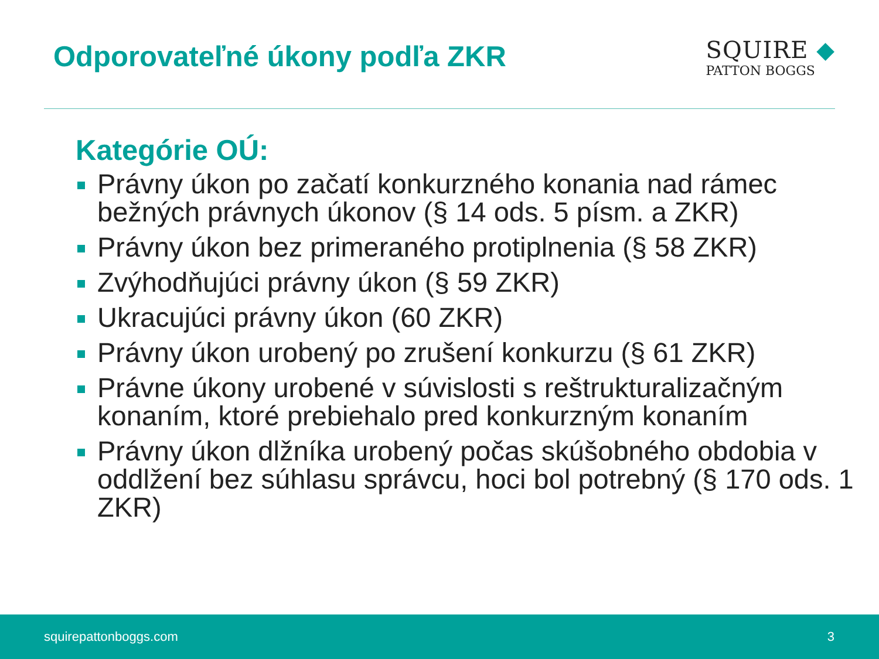Odporovateľné úkony podľa ZKR
SQUIRE ◆
PATTON BOGGS
Kategórie OÚ:
Právny úkon po začatí konkurzného konania nad rámec bežných právnych úkonov (§ 14 ods. 5 písm. a ZKR)
Právny úkon bez primeraného protiplnenia (§ 58 ZKR)
Zvýhodňujúci právny úkon (§ 59 ZKR)
Ukracujúci právny úkon (60 ZKR)
Právny úkon urobený po zrušení konkurzu (§ 61 ZKR)
Právne úkony urobené v súvislosti s reštrukturalizačným konaním, ktoré prebiehalo pred konkurzným konaním
Právny úkon dlžníka urobený počas skúšobného obdobia v oddlžení bez súhlasu správcu, hoci bol potrebný (§ 170 ods. 1 ZKR)
squirepattonboggs.com 3